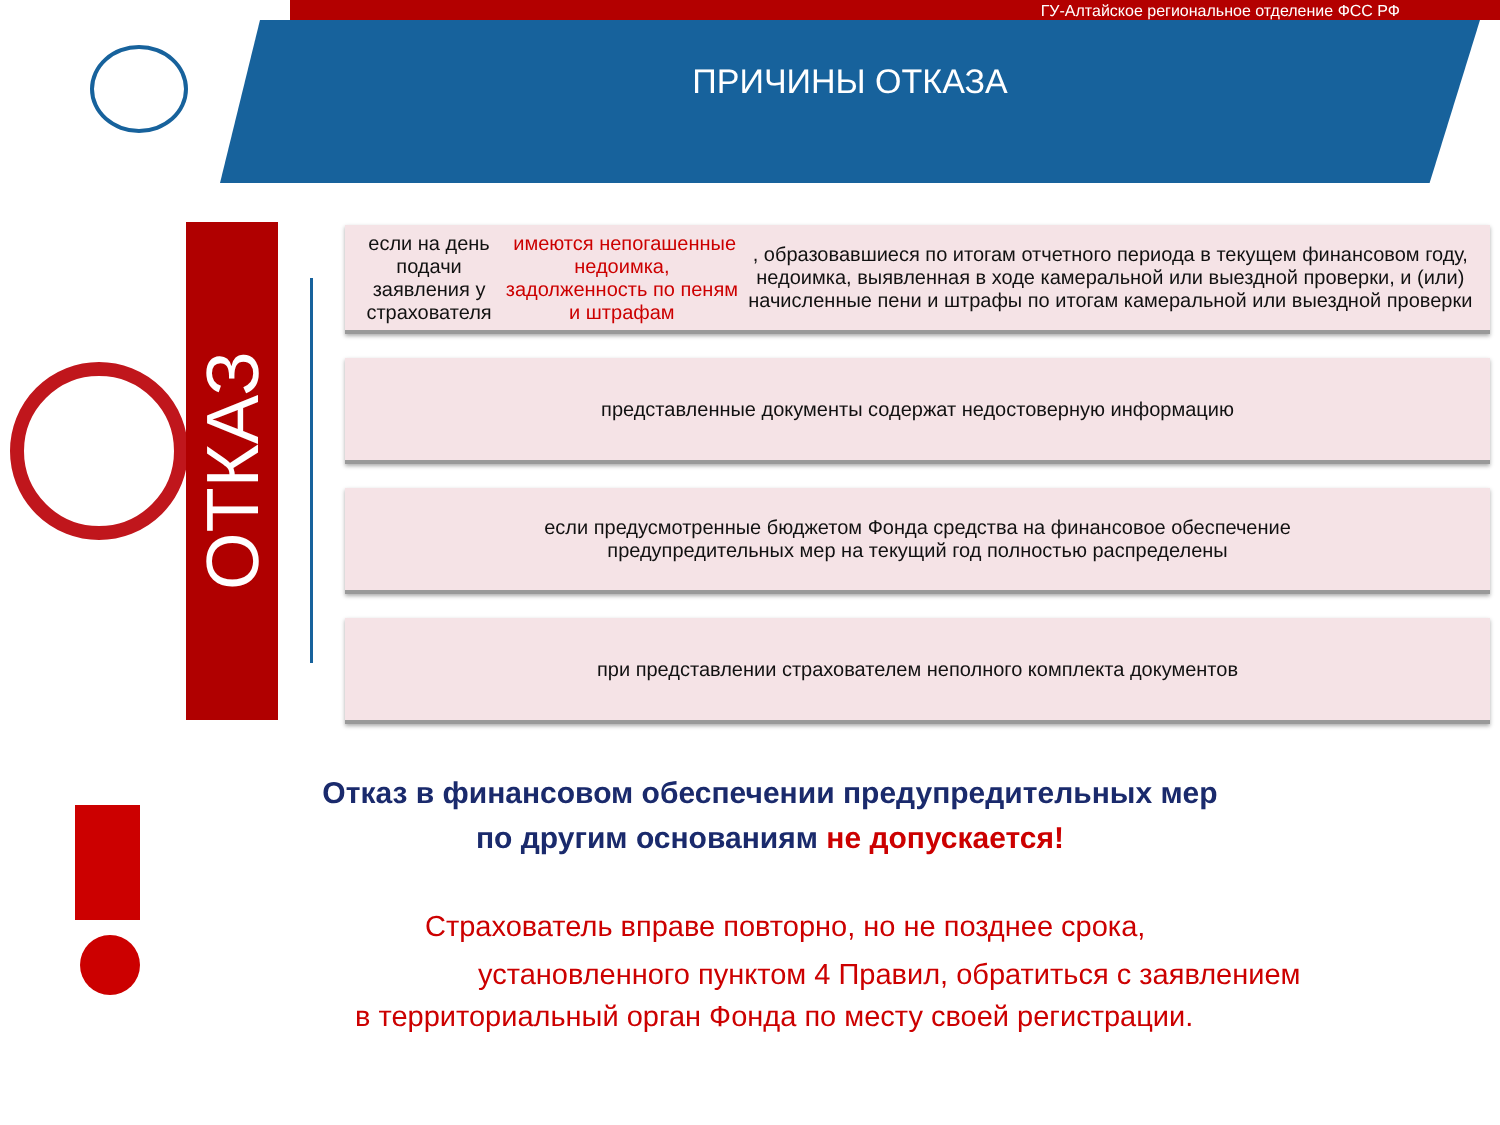ГУ-Алтайское региональное отделение ФСС РФ
ПРИЧИНЫ ОТКАЗА
ОТКАЗ
если на день подачи заявления у страхователя имеются непогашенные недоимка, задолженность по пеням и штрафам, образовавшиеся по итогам отчетного периода в текущем финансовом году, недоимка, выявленная в ходе камеральной или выездной проверки, и (или) начисленные пени и штрафы по итогам камеральной или выездной проверки
представленные документы содержат недостоверную информацию
если предусмотренные бюджетом Фонда средства на финансовое обеспечение
предупредительных мер на текущий год полностью распределены
при представлении страхователем неполного комплекта документов
Отказ в финансовом обеспечении предупредительных мер
по другим основаниям не допускается!
Страхователь вправе повторно, но не позднее срока,
установленного пунктом 4 Правил, обратиться с заявлением
в территориальный орган Фонда по месту своей регистрации.